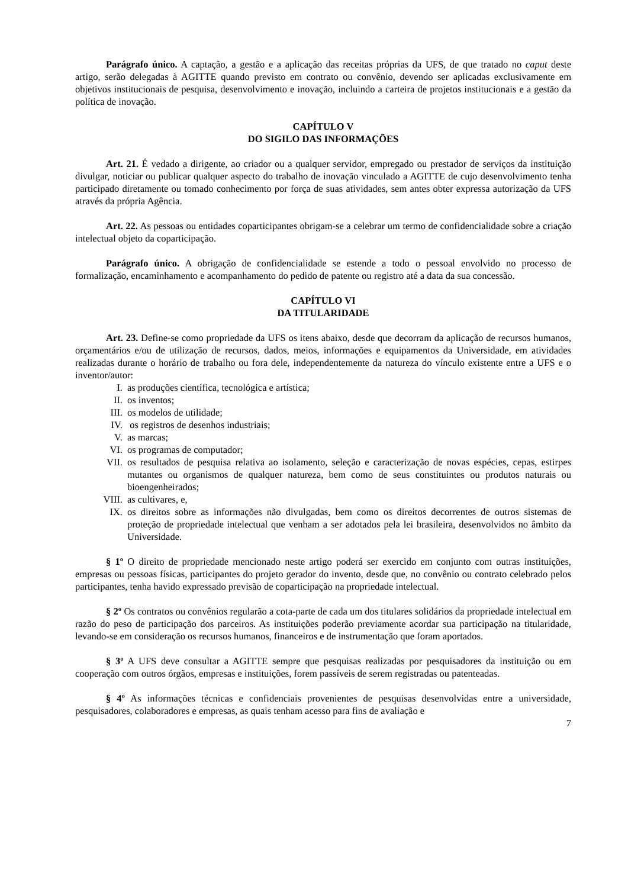Parágrafo único. A captação, a gestão e a aplicação das receitas próprias da UFS, de que tratado no caput deste artigo, serão delegadas à AGITTE quando previsto em contrato ou convênio, devendo ser aplicadas exclusivamente em objetivos institucionais de pesquisa, desenvolvimento e inovação, incluindo a carteira de projetos institucionais e a gestão da política de inovação.
CAPÍTULO V
DO SIGILO DAS INFORMAÇÕES
Art. 21. É vedado a dirigente, ao criador ou a qualquer servidor, empregado ou prestador de serviços da instituição divulgar, noticiar ou publicar qualquer aspecto do trabalho de inovação vinculado a AGITTE de cujo desenvolvimento tenha participado diretamente ou tomado conhecimento por força de suas atividades, sem antes obter expressa autorização da UFS através da própria Agência.
Art. 22. As pessoas ou entidades coparticipantes obrigam-se a celebrar um termo de confidencialidade sobre a criação intelectual objeto da coparticipação.
Parágrafo único. A obrigação de confidencialidade se estende a todo o pessoal envolvido no processo de formalização, encaminhamento e acompanhamento do pedido de patente ou registro até a data da sua concessão.
CAPÍTULO VI
DA TITULARIDADE
Art. 23. Define-se como propriedade da UFS os itens abaixo, desde que decorram da aplicação de recursos humanos, orçamentários e/ou de utilização de recursos, dados, meios, informações e equipamentos da Universidade, em atividades realizadas durante o horário de trabalho ou fora dele, independentemente da natureza do vínculo existente entre a UFS e o inventor/autor:
I. as produções científica, tecnológica e artística;
II. os inventos;
III. os modelos de utilidade;
IV. os registros de desenhos industriais;
V. as marcas;
VI. os programas de computador;
VII. os resultados de pesquisa relativa ao isolamento, seleção e caracterização de novas espécies, cepas, estirpes mutantes ou organismos de qualquer natureza, bem como de seus constituintes ou produtos naturais ou bioengenheirados;
VIII. as cultivares, e,
IX. os direitos sobre as informações não divulgadas, bem como os direitos decorrentes de outros sistemas de proteção de propriedade intelectual que venham a ser adotados pela lei brasileira, desenvolvidos no âmbito da Universidade.
§ 1º O direito de propriedade mencionado neste artigo poderá ser exercido em conjunto com outras instituições, empresas ou pessoas físicas, participantes do projeto gerador do invento, desde que, no convênio ou contrato celebrado pelos participantes, tenha havido expressado previsão de coparticipação na propriedade intelectual.
§ 2º Os contratos ou convênios regularão a cota-parte de cada um dos titulares solidários da propriedade intelectual em razão do peso de participação dos parceiros. As instituições poderão previamente acordar sua participação na titularidade, levando-se em consideração os recursos humanos, financeiros e de instrumentação que foram aportados.
§ 3º A UFS deve consultar a AGITTE sempre que pesquisas realizadas por pesquisadores da instituição ou em cooperação com outros órgãos, empresas e instituições, forem passíveis de serem registradas ou patenteadas.
§ 4º As informações técnicas e confidenciais provenientes de pesquisas desenvolvidas entre a universidade, pesquisadores, colaboradores e empresas, as quais tenham acesso para fins de avaliação e
7